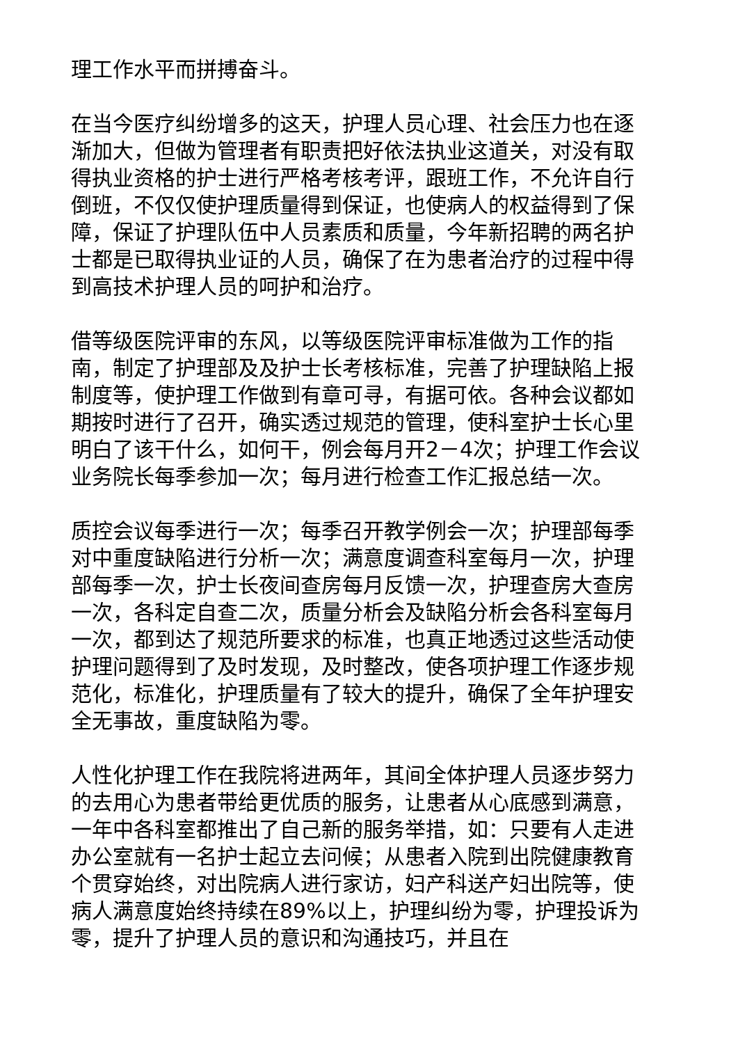理工作水平而拼搏奋斗。
在当今医疗纠纷增多的这天，护理人员心理、社会压力也在逐渐加大，但做为管理者有职责把好依法执业这道关，对没有取得执业资格的护士进行严格考核考评，跟班工作，不允许自行倒班，不仅仅使护理质量得到保证，也使病人的权益得到了保障，保证了护理队伍中人员素质和质量，今年新招聘的两名护士都是已取得执业证的人员，确保了在为患者治疗的过程中得到高技术护理人员的呵护和治疗。
借等级医院评审的东风，以等级医院评审标准做为工作的指南，制定了护理部及及护士长考核标准，完善了护理缺陷上报制度等，使护理工作做到有章可寻，有据可依。各种会议都如期按时进行了召开，确实透过规范的管理，使科室护士长心里明白了该干什么，如何干，例会每月开2－4次；护理工作会议业务院长每季参加一次；每月进行检查工作汇报总结一次。
质控会议每季进行一次；每季召开教学例会一次；护理部每季对中重度缺陷进行分析一次；满意度调查科室每月一次，护理部每季一次，护士长夜间查房每月反馈一次，护理查房大查房一次，各科定自查二次，质量分析会及缺陷分析会各科室每月一次，都到达了规范所要求的标准，也真正地透过这些活动使护理问题得到了及时发现，及时整改，使各项护理工作逐步规范化，标准化，护理质量有了较大的提升，确保了全年护理安全无事故，重度缺陷为零。
人性化护理工作在我院将进两年，其间全体护理人员逐步努力的去用心为患者带给更优质的服务，让患者从心底感到满意，一年中各科室都推出了自己新的服务举措，如：只要有人走进办公室就有一名护士起立去问候；从患者入院到出院健康教育个贯穿始终，对出院病人进行家访，妇产科送产妇出院等，使病人满意度始终持续在89%以上，护理纠纷为零，护理投诉为零，提升了护理人员的意识和沟通技巧，并且在